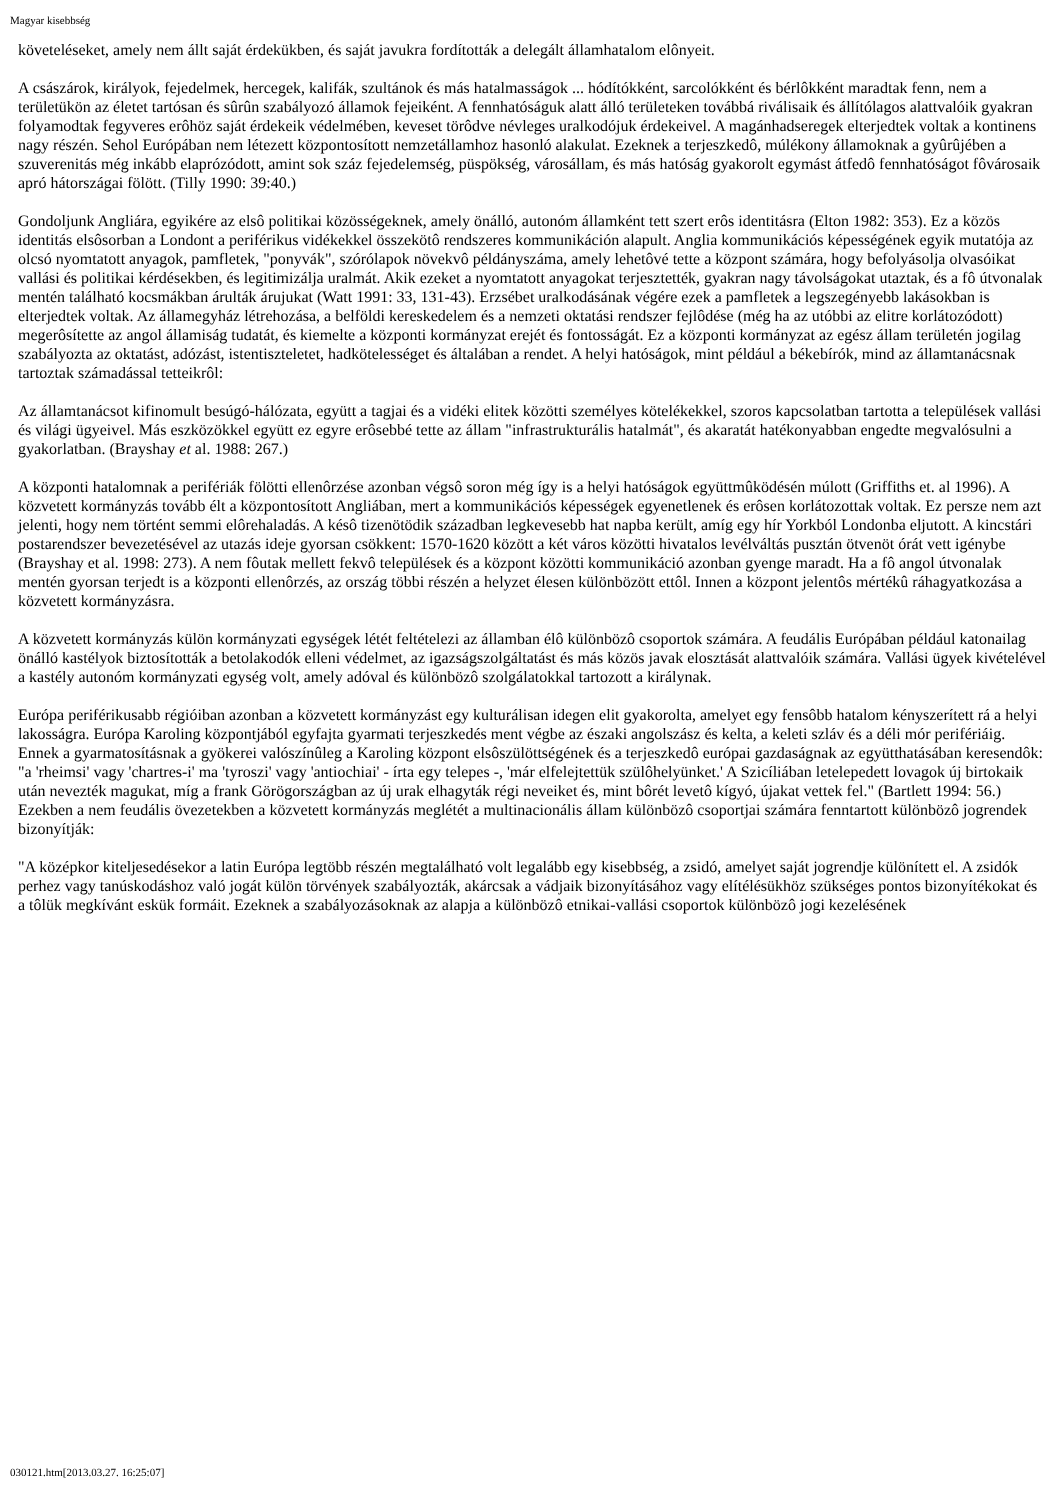Magyar kisebbség
követeléseket, amely nem állt saját érdekükben, és saját javukra fordították a delegált államhatalom elônyeit.
A császárok, királyok, fejedelmek, hercegek, kalifák, szultánok és más hatalmasságok ... hódítókként, sarcolókként és bérlôkként maradtak fenn, nem a területükön az életet tartósan és sûrûn szabályozó államok fejeiként. A fennhatóságuk alatt álló területeken továbbá riválisaik és állítólagos alattvalóik gyakran folyamodtak fegyveres erôhöz saját érdekeik védelmében, keveset törôdve névleges uralkodójuk érdekeivel. A magánhadseregek elterjedtek voltak a kontinens nagy részén. Sehol Európában nem létezett központosított nemzetállamhoz hasonló alakulat. Ezeknek a terjeszkedô, múlékony államoknak a gyûrûjében a szuverenitás még inkább elaprózódott, amint sok száz fejedelemség, püspökség, városállam, és más hatóság gyakorolt egymást átfedô fennhatóságot fôvárosaik apró hátországai fölött. (Tilly 1990: 39:40.)
Gondoljunk Angliára, egyikére az elsô politikai közösségeknek, amely önálló, autonóm államként tett szert erôs identitásra (Elton 1982: 353). Ez a közös identitás elsôsorban a Londont a periférikus vidékekkel összekötô rendszeres kommunikáción alapult. Anglia kommunikációs képességének egyik mutatója az olcsó nyomtatott anyagok, pamfletek, "ponyvák", szórólapok növekvô példányszáma, amely lehetôvé tette a központ számára, hogy befolyásolja olvasóikat vallási és politikai kérdésekben, és legitimizálja uralmát. Akik ezeket a nyomtatott anyagokat terjesztették, gyakran nagy távolságokat utaztak, és a fô útvonalak mentén található kocsmákban árulták árujukat (Watt 1991: 33, 131-43). Erzsébet uralkodásának végére ezek a pamfletek a legszegényebb lakásokban is elterjedtek voltak. Az államegyház létrehozása, a belföldi kereskedelem és a nemzeti oktatási rendszer fejlôdése (még ha az utóbbi az elitre korlátozódott) megerôsítette az angol államiság tudatát, és kiemelte a központi kormányzat erejét és fontosságát. Ez a központi kormányzat az egész állam területén jogilag szabályozta az oktatást, adózást, istentiszteletet, hadkötelességet és általában a rendet. A helyi hatóságok, mint például a békebírók, mind az államtanácsnak tartoztak számadással tetteikrôl:
Az államtanácsot kifinomult besúgó-hálózata, együtt a tagjai és a vidéki elitek közötti személyes kötelékekkel, szoros kapcsolatban tartotta a települések vallási és világi ügyeivel. Más eszközökkel együtt ez egyre erôsebbé tette az állam "infrastrukturális hatalmát", és akaratát hatékonyabban engedte megvalósulni a gyakorlatban. (Brayshay et al. 1988: 267.)
A központi hatalomnak a perifériák fölötti ellenôrzése azonban végsô soron még így is a helyi hatóságok együttmûködésén múlott (Griffiths et. al 1996). A közvetett kormányzás tovább élt a központosított Angliában, mert a kommunikációs képességek egyenetlenek és erôsen korlátozottak voltak. Ez persze nem azt jelenti, hogy nem történt semmi elôrehaladás. A késô tizenötödik században legkevesebb hat napba került, amíg egy hír Yorkból Londonba eljutott. A kincstári postarendszer bevezetésével az utazás ideje gyorsan csökkent: 1570-1620 között a két város közötti hivatalos levélváltás pusztán ötvenöt órát vett igénybe (Brayshay et al. 1998: 273). A nem fôutak mellett fekvô települések és a központ közötti kommunikáció azonban gyenge maradt. Ha a fô angol útvonalak mentén gyorsan terjedt is a központi ellenôrzés, az ország többi részén a helyzet élesen különbözött ettôl. Innen a központ jelentôs mértékû ráhagyatkozása a közvetett kormányzásra.
A közvetett kormányzás külön kormányzati egységek létét feltételezi az államban élô különbözô csoportok számára. A feudális Európában például katonailag önálló kastélyok biztosították a betolakodók elleni védelmet, az igazságszolgáltatást és más közös javak elosztását alattvalóik számára. Vallási ügyek kivételével a kastély autonóm kormányzati egység volt, amely adóval és különbözô szolgálatokkal tartozott a királynak.
Európa periférikusabb régióiban azonban a közvetett kormányzást egy kulturálisan idegen elit gyakorolta, amelyet egy fensôbb hatalom kényszerített rá a helyi lakosságra. Európa Karoling központjából egyfajta gyarmati terjeszkedés ment végbe az északi angolszász és kelta, a keleti szláv és a déli mór perifériáig. Ennek a gyarmatosításnak a gyökerei valószínûleg a Karoling központ elsôszülöttségének és a terjeszkedô európai gazdaságnak az együtthatásában keresendôk: "a 'rheimsi' vagy 'chartres-i' ma 'tyroszi' vagy 'antiochiai' - írta egy telepes -, 'már elfelejtettük szülôhelyünket.' A Szicíliában letelepedett lovagok új birtokaik után nevezték magukat, míg a frank Görögországban az új urak elhagyták régi neveiket és, mint bôrét levetô kígyó, újakat vettek fel." (Bartlett 1994: 56.) Ezekben a nem feudális övezetekben a közvetett kormányzás meglétét a multinacionális állam különbözô csoportjai számára fenntartott különbözô jogrendek bizonyítják:
"A középkor kiteljesedésekor a latin Európa legtöbb részén megtalálható volt legalább egy kisebbség, a zsidó, amelyet saját jogrendje különített el. A zsidók perhez vagy tanúskodáshoz való jogát külön törvények szabályozták, akárcsak a vádjaik bizonyításához vagy elítélésükhöz szükséges pontos bizonyítékokat és a tôlük megkívánt eskük formáit. Ezeknek a szabályozásoknak az alapja a különbözô etnikai-vallási csoportok különbözô jogi kezelésének
030121.htm[2013.03.27. 16:25:07]